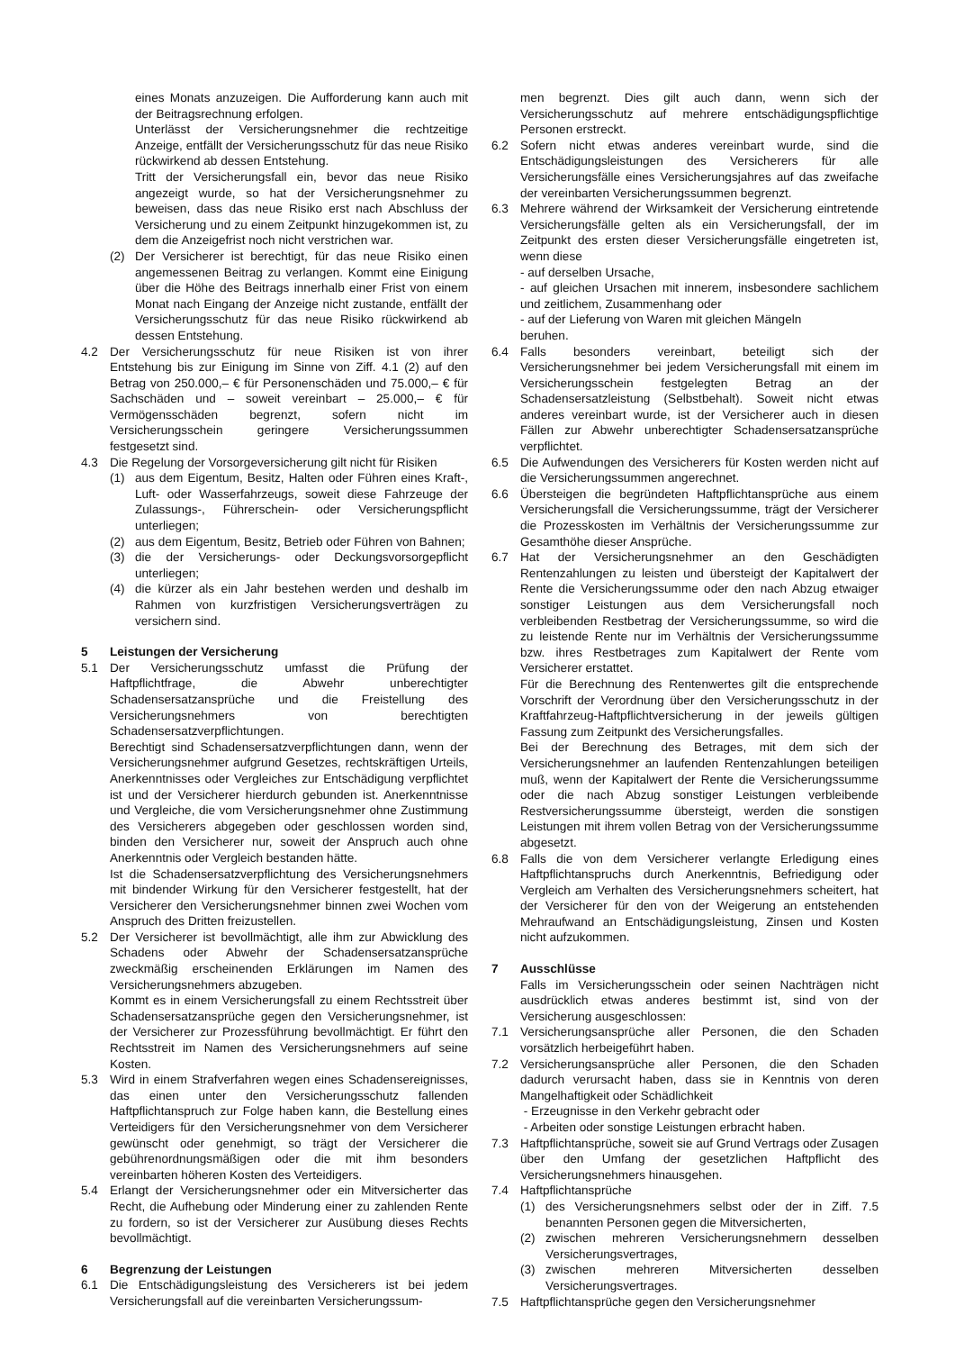eines Monats anzuzeigen. Die Aufforderung kann auch mit der Beitragsrechnung erfolgen.
Unterlässt der Versicherungsnehmer die rechtzeitige Anzeige, entfällt der Versicherungsschutz für das neue Risiko rückwirkend ab dessen Entstehung.
Tritt der Versicherungsfall ein, bevor das neue Risiko angezeigt wurde, so hat der Versicherungsnehmer zu beweisen, dass das neue Risiko erst nach Abschluss der Versicherung und zu einem Zeitpunkt hinzugekommen ist, zu dem die Anzeigefrist noch nicht verstrichen war.
(2) Der Versicherer ist berechtigt, für das neue Risiko einen angemessenen Beitrag zu verlangen. Kommt eine Einigung über die Höhe des Beitrags innerhalb einer Frist von einem Monat nach Eingang der Anzeige nicht zustande, entfällt der Versicherungsschutz für das neue Risiko rückwirkend ab dessen Entstehung.
4.2 Der Versicherungsschutz für neue Risiken ist von ihrer Entstehung bis zur Einigung im Sinne von Ziff. 4.1 (2) auf den Betrag von 250.000,– € für Personenschäden und 75.000,– € für Sachschäden und – soweit vereinbart – 25.000,– € für Vermögensschäden begrenzt, sofern nicht im Versicherungsschein geringere Versicherungssummen festgesetzt sind.
4.3 Die Regelung der Vorsorgeversicherung gilt nicht für Risiken
(1) aus dem Eigentum, Besitz, Halten oder Führen eines Kraft-, Luft- oder Wasserfahrzeugs, soweit diese Fahrzeuge der Zulassungs-, Führerschein- oder Versicherungspflicht unterliegen;
(2) aus dem Eigentum, Besitz, Betrieb oder Führen von Bahnen;
(3) die der Versicherungs- oder Deckungsvorsorgepflicht unterliegen;
(4) die kürzer als ein Jahr bestehen werden und deshalb im Rahmen von kurzfristigen Versicherungsverträgen zu versichern sind.
5 Leistungen der Versicherung
5.1 Der Versicherungsschutz umfasst die Prüfung der Haftpflichtfrage, die Abwehr unberechtigter Schadensersatzansprüche und die Freistellung des Versicherungsnehmers von berechtigten Schadensersatzverpflichtungen.
Berechtigt sind Schadensersatzverpflichtungen dann, wenn der Versicherungsnehmer aufgrund Gesetzes, rechtskräftigen Urteils, Anerkenntnisses oder Vergleiches zur Entschädigung verpflichtet ist und der Versicherer hierdurch gebunden ist. Anerkenntnisse und Vergleiche, die vom Versicherungsnehmer ohne Zustimmung des Versicherers abgegeben oder geschlossen worden sind, binden den Versicherer nur, soweit der Anspruch auch ohne Anerkenntnis oder Vergleich bestanden hätte.
Ist die Schadensersatzverpflichtung des Versicherungsnehmers mit bindender Wirkung für den Versicherer festgestellt, hat der Versicherer den Versicherungsnehmer binnen zwei Wochen vom Anspruch des Dritten freizustellen.
5.2 Der Versicherer ist bevollmächtigt, alle ihm zur Abwicklung des Schadens oder Abwehr der Schadensersatzansprüche zweckmäßig erscheinenden Erklärungen im Namen des Versicherungsnehmers abzugeben.
Kommt es in einem Versicherungsfall zu einem Rechtsstreit über Schadensersatzansprüche gegen den Versicherungsnehmer, ist der Versicherer zur Prozessführung bevollmächtigt. Er führt den Rechtsstreit im Namen des Versicherungsnehmers auf seine Kosten.
5.3 Wird in einem Strafverfahren wegen eines Schadensereignisses, das einen unter den Versicherungsschutz fallenden Haftpflichtanspruch zur Folge haben kann, die Bestellung eines Verteidigers für den Versicherungsnehmer von dem Versicherer gewünscht oder genehmigt, so trägt der Versicherer die gebührenordnungsmäßigen oder die mit ihm besonders vereinbarten höheren Kosten des Verteidigers.
5.4 Erlangt der Versicherungsnehmer oder ein Mitversicherter das Recht, die Aufhebung oder Minderung einer zu zahlenden Rente zu fordern, so ist der Versicherer zur Ausübung dieses Rechts bevollmächtigt.
6 Begrenzung der Leistungen
6.1 Die Entschädigungsleistung des Versicherers ist bei jedem Versicherungsfall auf die vereinbarten Versicherungssum-
men begrenzt. Dies gilt auch dann, wenn sich der Versicherungsschutz auf mehrere entschädigungspflichtige Personen erstreckt.
6.2 Sofern nicht etwas anderes vereinbart wurde, sind die Entschädigungsleistungen des Versicherers für alle Versicherungsfälle eines Versicherungsjahres auf das zweifache der vereinbarten Versicherungssummen begrenzt.
6.3 Mehrere während der Wirksamkeit der Versicherung eintretende Versicherungsfälle gelten als ein Versicherungsfall, der im Zeitpunkt des ersten dieser Versicherungsfälle eingetreten ist, wenn diese
- auf derselben Ursache,
- auf gleichen Ursachen mit innerem, insbesondere sachlichem und zeitlichem, Zusammenhang oder
- auf der Lieferung von Waren mit gleichen Mängeln
beruhen.
6.4 Falls besonders vereinbart, beteiligt sich der Versicherungsnehmer bei jedem Versicherungsfall mit einem im Versicherungsschein festgelegten Betrag an der Schadensersatzleistung (Selbstbehalt). Soweit nicht etwas anderes vereinbart wurde, ist der Versicherer auch in diesen Fällen zur Abwehr unberechtigter Schadensersatzansprüche verpflichtet.
6.5 Die Aufwendungen des Versicherers für Kosten werden nicht auf die Versicherungssummen angerechnet.
6.6 Übersteigen die begründeten Haftpflichtansprüche aus einem Versicherungsfall die Versicherungssumme, trägt der Versicherer die Prozesskosten im Verhältnis der Versicherungssumme zur Gesamthöhe dieser Ansprüche.
6.7 Hat der Versicherungsnehmer an den Geschädigten Rentenzahlungen zu leisten und übersteigt der Kapitalwert der Rente die Versicherungssumme oder den nach Abzug etwaiger sonstiger Leistungen aus dem Versicherungsfall noch verbleibenden Restbetrag der Versicherungssumme, so wird die zu leistende Rente nur im Verhältnis der Versicherungssumme bzw. ihres Restbetrages zum Kapitalwert der Rente vom Versicherer erstattet.
Für die Berechnung des Rentenwertes gilt die entsprechende Vorschrift der Verordnung über den Versicherungsschutz in der Kraftfahrzeug-Haftpflichtversicherung in der jeweils gültigen Fassung zum Zeitpunkt des Versicherungsfalles.
Bei der Berechnung des Betrages, mit dem sich der Versicherungsnehmer an laufenden Rentenzahlungen beteiligen muß, wenn der Kapitalwert der Rente die Versicherungssumme oder die nach Abzug sonstiger Leistungen verbleibende Restversicherungssumme übersteigt, werden die sonstigen Leistungen mit ihrem vollen Betrag von der Versicherungssumme abgesetzt.
6.8 Falls die von dem Versicherer verlangte Erledigung eines Haftpflichtanspruchs durch Anerkenntnis, Befriedigung oder Vergleich am Verhalten des Versicherungsnehmers scheitert, hat der Versicherer für den von der Weigerung an entstehenden Mehraufwand an Entschädigungsleistung, Zinsen und Kosten nicht aufzukommen.
7 Ausschlüsse
Falls im Versicherungsschein oder seinen Nachträgen nicht ausdrücklich etwas anderes bestimmt ist, sind von der Versicherung ausgeschlossen:
7.1 Versicherungsansprüche aller Personen, die den Schaden vorsätzlich herbeigeführt haben.
7.2 Versicherungsansprüche aller Personen, die den Schaden dadurch verursacht haben, dass sie in Kenntnis von deren Mangelhaftigkeit oder Schädlichkeit
- Erzeugnisse in den Verkehr gebracht oder
- Arbeiten oder sonstige Leistungen erbracht haben.
7.3 Haftpflichtansprüche, soweit sie auf Grund Vertrags oder Zusagen über den Umfang der gesetzlichen Haftpflicht des Versicherungsnehmers hinausgehen.
7.4 Haftpflichtansprüche
(1) des Versicherungsnehmers selbst oder der in Ziff. 7.5 benannten Personen gegen die Mitversicherten,
(2) zwischen mehreren Versicherungsnehmern desselben Versicherungsvertrages,
(3) zwischen mehreren Mitversicherten desselben Versicherungsvertrages.
7.5 Haftpflichtansprüche gegen den Versicherungsnehmer